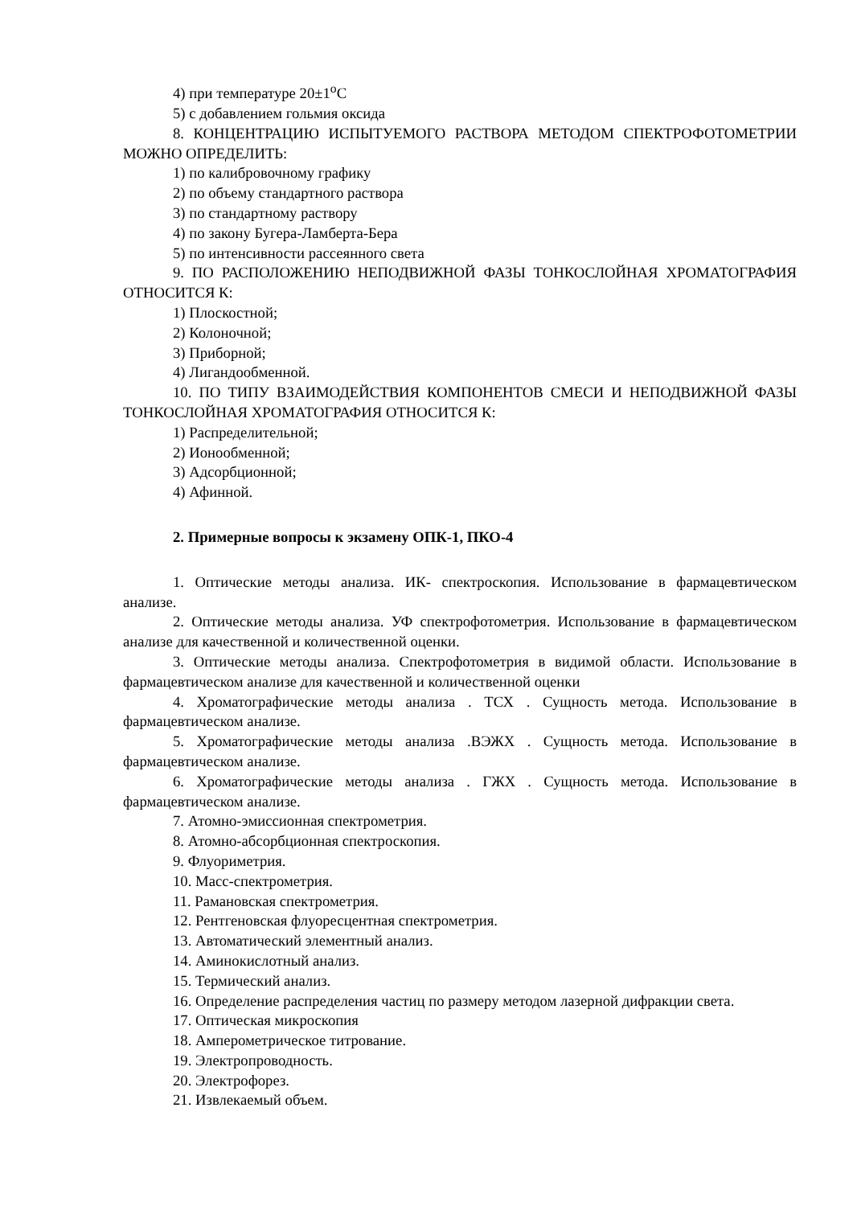4) при температуре 20±1<sup>о</sup>С
5) с добавлением гольмия оксида
8. КОНЦЕНТРАЦИЮ ИСПЫТУЕМОГО РАСТВОРА МЕТОДОМ СПЕКТРОФОТОМЕТРИИ МОЖНО ОПРЕДЕЛИТЬ:
1) по калибровочному графику
2) по объему стандартного раствора
3) по стандартному раствору
4) по закону Бугера-Ламберта-Бера
5) по интенсивности рассеянного света
9. ПО РАСПОЛОЖЕНИЮ НЕПОДВИЖНОЙ ФАЗЫ ТОНКОСЛОЙНАЯ ХРОМАТОГРАФИЯ ОТНОСИТСЯ К:
1) Плоскостной;
2) Колоночной;
3) Приборной;
4) Лигандообменной.
10. ПО ТИПУ ВЗАИМОДЕЙСТВИЯ КОМПОНЕНТОВ СМЕСИ И НЕПОДВИЖНОЙ ФАЗЫ ТОНКОСЛОЙНАЯ ХРОМАТОГРАФИЯ ОТНОСИТСЯ К:
1) Распределительной;
2) Ионообменной;
3) Адсорбционной;
4) Афинной.
2. Примерные вопросы к экзамену ОПК-1, ПКО-4
1. Оптические методы анализа. ИК- спектроскопия. Использование в фармацевтическом анализе.
2. Оптические методы анализа. УФ спектрофотометрия. Использование в фармацевтическом анализе для качественной и количественной оценки.
3. Оптические методы анализа. Спектрофотометрия в видимой области. Использование в фармацевтическом анализе для качественной и количественной оценки
4. Хроматографические методы анализа . ТСХ . Сущность метода. Использование в фармацевтическом анализе.
5. Хроматографические методы анализа .ВЭЖХ . Сущность метода. Использование в фармацевтическом анализе.
6. Хроматографические методы анализа . ГЖХ . Сущность метода. Использование в фармацевтическом анализе.
7. Атомно-эмиссионная спектрометрия.
8. Атомно-абсорбционная спектроскопия.
9. Флуориметрия.
10. Масс-спектрометрия.
11. Рамановская спектрометрия.
12. Рентгеновская флуоресцентная спектрометрия.
13. Автоматический элементный анализ.
14. Аминокислотный анализ.
15. Термический анализ.
16. Определение распределения частиц по размеру методом лазерной дифракции света.
17. Оптическая микроскопия
18. Амперометрическое титрование.
19. Электропроводность.
20. Электрофорез.
21. Извлекаемый объем.